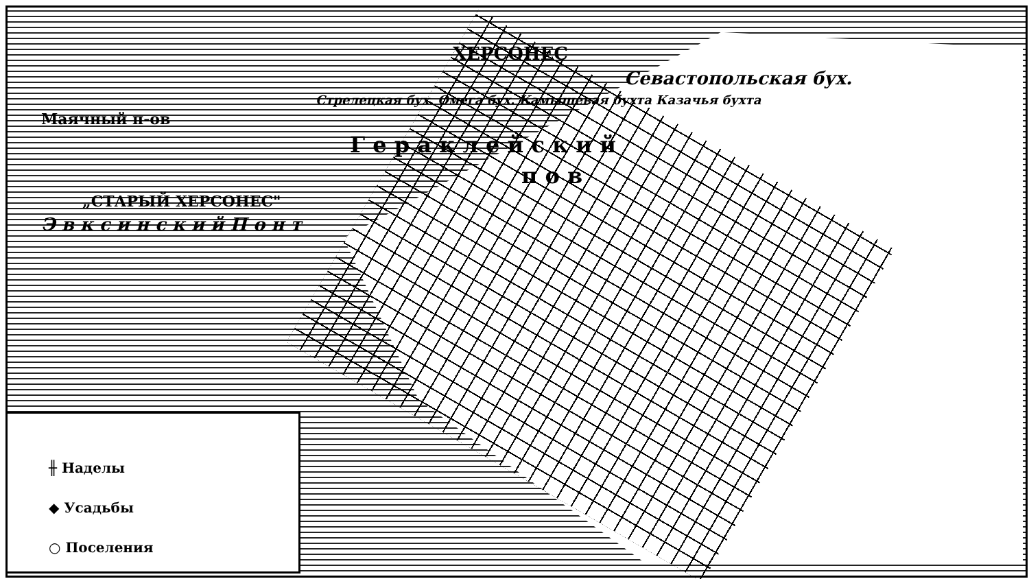ХЕРСОНЕС
Севастопольская бух.
Стрелецкая бух. Омега бух. Камышевая бухта Казачья бухта
Маячный п-ов
Г е р а к л е й с к и й
п о в
„СТАРЫЙ ХЕРСОНЕС"
Э в к с и н с к и й П о н т
╫ Наделы
◆ Усадьбы
○ Поселения